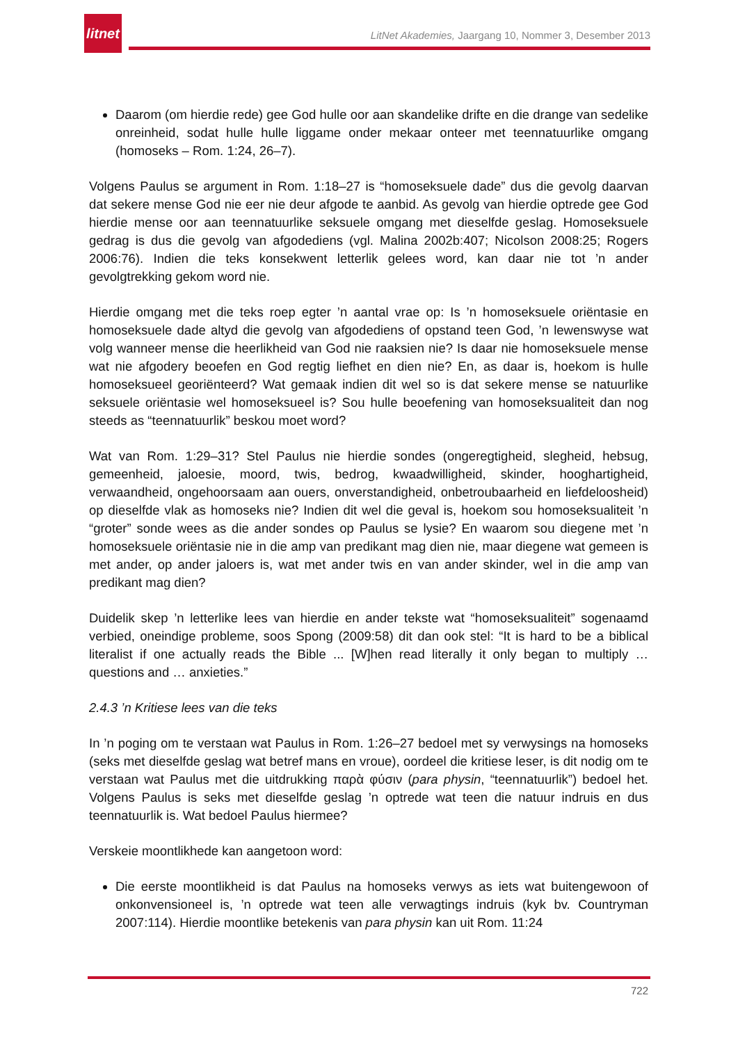litnet
LitNet Akademies, Jaargang 10, Nommer 3, Desember 2013
Daarom (om hierdie rede) gee God hulle oor aan skandelike drifte en die drange van sedelike onreinheid, sodat hulle hulle liggame onder mekaar onteer met teennatuurlike omgang (homoseks – Rom. 1:24, 26–7).
Volgens Paulus se argument in Rom. 1:18–27 is “homoseksuele dade” dus die gevolg daarvan dat sekere mense God nie eer nie deur afgode te aanbid. As gevolg van hierdie optrede gee God hierdie mense oor aan teennatuurlike seksuele omgang met dieselfde geslag. Homoseksuele gedrag is dus die gevolg van afgodediens (vgl. Malina 2002b:407; Nicolson 2008:25; Rogers 2006:76). Indien die teks konsekwent letterlik gelees word, kan daar nie tot ’n ander gevolgtrekking gekom word nie.
Hierdie omgang met die teks roep egter ’n aantal vrae op: Is ’n homoseksuele oriëntasie en homoseksuele dade altyd die gevolg van afgodediens of opstand teen God, ’n lewenswyse wat volg wanneer mense die heerlikheid van God nie raaksien nie? Is daar nie homoseksuele mense wat nie afgodery beoefen en God regtig liefhet en dien nie? En, as daar is, hoekom is hulle homoseksueel georiënteerd? Wat gemaak indien dit wel so is dat sekere mense se natuurlike seksuele oriëntasie wel homoseksueel is? Sou hulle beoefening van homoseksualiteit dan nog steeds as “teennatuurlik” beskou moet word?
Wat van Rom. 1:29–31? Stel Paulus nie hierdie sondes (ongeregtigheid, slegheid, hebsug, gemeenheid, jaloesie, moord, twis, bedrog, kwaadwilligheid, skinder, hooghartigheid, verwaandheid, ongehoorsaam aan ouers, onverstandigheid, onbetroubaarheid en liefdeloosheid) op dieselfde vlak as homoseks nie? Indien dit wel die geval is, hoekom sou homoseksualiteit ’n “groter” sonde wees as die ander sondes op Paulus se lysie? En waarom sou diegene met ’n homoseksuele oriëntasie nie in die amp van predikant mag dien nie, maar diegene wat gemeen is met ander, op ander jaloers is, wat met ander twis en van ander skinder, wel in die amp van predikant mag dien?
Duidelik skep ’n letterlike lees van hierdie en ander tekste wat “homoseksualiteit” sogenaamd verbied, oneindige probleme, soos Spong (2009:58) dit dan ook stel: “It is hard to be a biblical literalist if one actually reads the Bible ... [W]hen read literally it only began to multiply … questions and … anxieties.”
2.4.3 ’n Kritiese lees van die teks
In ’n poging om te verstaan wat Paulus in Rom. 1:26–27 bedoel met sy verwysings na homoseks (seks met dieselfde geslag wat betref mans en vroue), oordeel die kritiese leser, is dit nodig om te verstaan wat Paulus met die uitdrukking παρὰ φύσιν (para physin, “teennatuurlik”) bedoel het. Volgens Paulus is seks met dieselfde geslag ’n optrede wat teen die natuur indruis en dus teennatuurlik is. Wat bedoel Paulus hiermee?
Verskeie moontlikhede kan aangetoon word:
Die eerste moontlikheid is dat Paulus na homoseks verwys as iets wat buitengewoon of onkonvensioneel is, ’n optrede wat teen alle verwagtings indruis (kyk bv. Countryman 2007:114). Hierdie moontlike betekenis van para physin kan uit Rom. 11:24
722